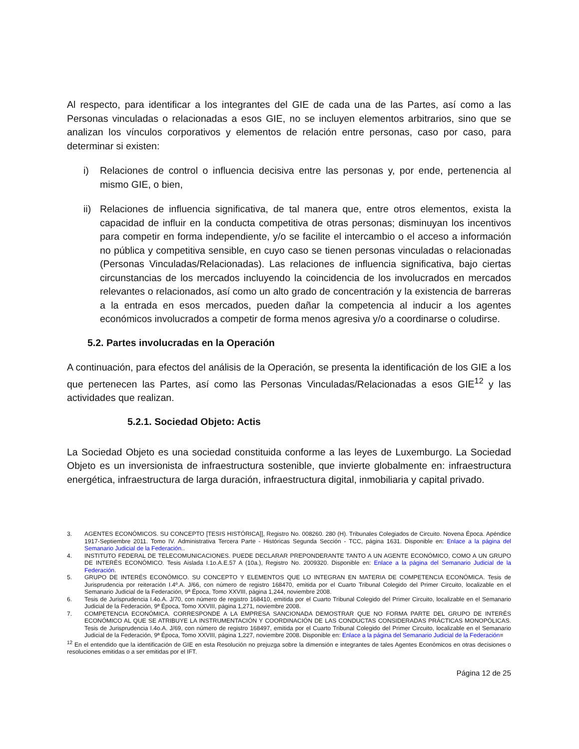Al respecto, para identificar a los integrantes del GIE de cada una de las Partes, así como a las Personas vinculadas o relacionadas a esos GIE, no se incluyen elementos arbitrarios, sino que se analizan los vínculos corporativos y elementos de relación entre personas, caso por caso, para determinar si existen:
i) Relaciones de control o influencia decisiva entre las personas y, por ende, pertenencia al mismo GIE, o bien,
ii)
Relaciones de influencia significativa, de tal manera que, entre otros elementos, exista la capacidad de influir en la conducta competitiva de otras personas; disminuyan los incentivos para competir en forma independiente, y/o se facilite el intercambio o el acceso a información no pública y competitiva sensible, en cuyo caso se tienen personas vinculadas o relacionadas (Personas Vinculadas/Relacionadas). Las relaciones de influencia significativa, bajo ciertas circunstancias de los mercados incluyendo la coincidencia de los involucrados en mercados relevantes o relacionados, así como un alto grado de concentración y la existencia de barreras a la entrada en esos mercados, pueden dañar la competencia al inducir a los agentes económicos involucrados a competir de forma menos agresiva y/o a coordinarse o coludirse.
5.2. Partes involucradas en la Operación
A continuación, para efectos del análisis de la Operación, se presenta la identificación de los GIE a los que pertenecen las Partes, así como las Personas Vinculadas/Relacionadas a esos GIE<sup>12</sup> y las actividades que realizan.
5.2.1. Sociedad Objeto: Actis
La Sociedad Objeto es una sociedad constituida conforme a las leyes de Luxemburgo. La Sociedad Objeto es un inversionista de infraestructura sostenible, que invierte globalmente en: infraestructura energética, infraestructura de larga duración, infraestructura digital, inmobiliaria y capital privado.
3. AGENTES ECONÓMICOS. SU CONCEPTO [TESIS HISTÓRICA]], Registro No. 008260. 280 (H). Tribunales Colegiados de Circuito. Novena Época. Apéndice 1917-Septiembre 2011. Tomo IV. Administrativa Tercera Parte - Históricas Segunda Sección - TCC, página 1631. Disponible en: Enlace a la página del Semanario Judicial de la Federación..
4. INSTITUTO FEDERAL DE TELECOMUNICACIONES. PUEDE DECLARAR PREPONDERANTE TANTO A UN AGENTE ECONÓMICO, COMO A UN GRUPO DE INTERÉS ECONÓMICO. Tesis Aislada I.1o.A.E.57 A (10a.), Registro No. 2009320. Disponible en: Enlace a la página del Semanario Judicial de la Federación.
5. GRUPO DE INTERÉS ECONÓMICO. SU CONCEPTO Y ELEMENTOS QUE LO INTEGRAN EN MATERIA DE COMPETENCIA ECONÓMICA. Tesis de Jurisprudencia por reiteración I.4º.A. J/66, con número de registro 168470, emitida por el Cuarto Tribunal Colegido del Primer Circuito, localizable en el Semanario Judicial de la Federación, 9ª Época, Tomo XXVIII, página 1,244, noviembre 2008.
6. Tesis de Jurisprudencia I.4o.A. J/70, con número de registro 168410, emitida por el Cuarto Tribunal Colegido del Primer Circuito, localizable en el Semanario Judicial de la Federación, 9ª Época, Tomo XXVIII, página 1,271, noviembre 2008.
7. COMPETENCIA ECONÓMICA. CORRESPONDE A LA EMPRESA SANCIONADA DEMOSTRAR QUE NO FORMA PARTE DEL GRUPO DE INTERÉS ECONÓMICO AL QUE SE ATRIBUYE LA INSTRUMENTACIÓN Y COORDINACIÓN DE LAS CONDUCTAS CONSIDERADAS PRÁCTICAS MONOPÓLICAS. Tesis de Jurisprudencia I.4o.A. J/69, con número de registro 168497, emitida por el Cuarto Tribunal Colegido del Primer Circuito, localizable en el Semanario Judicial de la Federación, 9ª Época, Tomo XXVIII, página 1,227, noviembre 2008. Disponible en: Enlace a la página del Semanario Judicial de la Federación=
<sup>12</sup> En el entendido que la identificación de GIE en esta Resolución no prejuzga sobre la dimensión e integrantes de tales Agentes Económicos en otras decisiones o resoluciones emitidas o a ser emitidas por el IFT.
Página 12 de 25